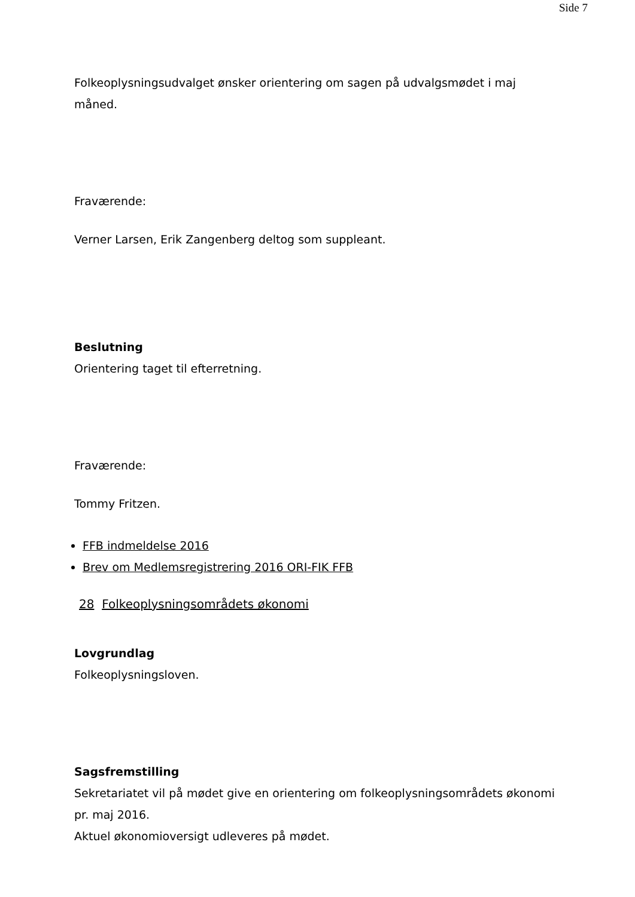Side 7
Folkeoplysningsudvalget ønsker orientering om sagen på udvalgsmødet i maj måned.
Fraværende:
Verner Larsen, Erik Zangenberg deltog som suppleant.
Beslutning
Orientering taget til efterretning.
Fraværende:
Tommy Fritzen.
FFB indmeldelse 2016
Brev om Medlemsregistrering 2016 ORI-FIK FFB
28 Folkeoplysningsområdets økonomi
Lovgrundlag
Folkeoplysningsloven.
Sagsfremstilling
Sekretariatet vil på mødet give en orientering om folkeoplysningsområdets økonomi pr. maj 2016.
Aktuel økonomioversigt udleveres på mødet.